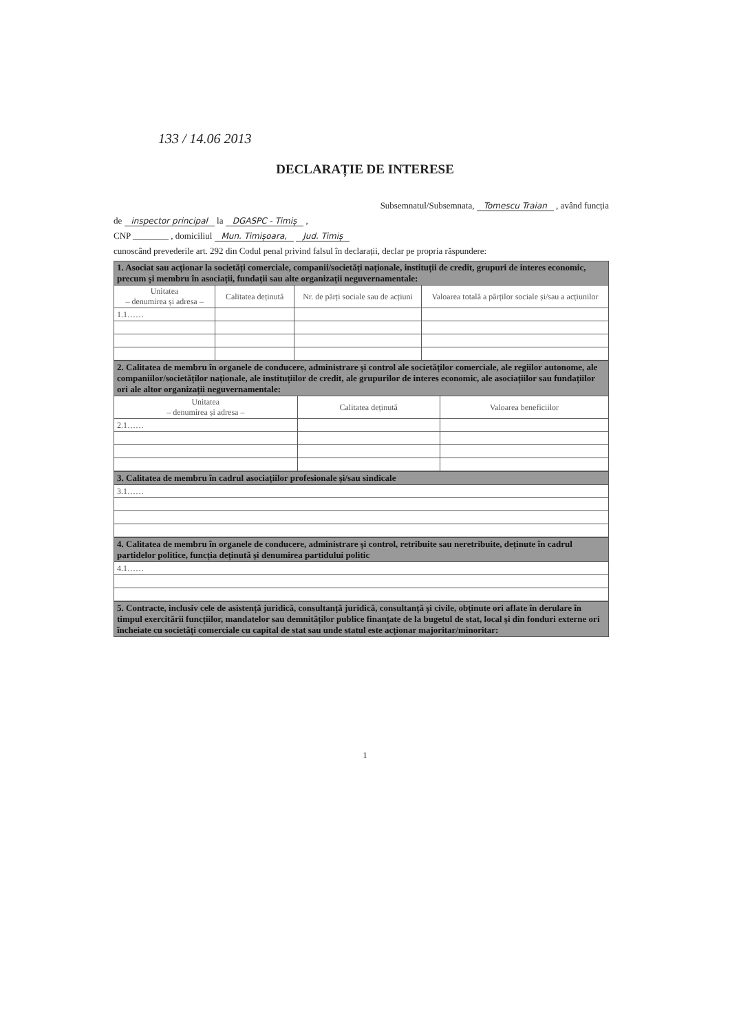133 / 14.06 2013
DECLARAȚIE DE INTERESE
Subsemnatul/Subsemnata, Tomescu Traian , având funcția
de inspector principal la DGASPC - Timiș ,
CNP ________ , domiciliul Mun. Timișoara, Jud. Timiș
cunoscând prevederile art. 292 din Codul penal privind falsul în declarații, declar pe propria răspundere:
| 1. Asociat sau acționar la societăți comerciale, companii/societăți naționale, instituții de credit, grupuri de interes economic, precum și membru în asociații, fundații sau alte organizații neguvernamentale: | | | |
| --- | --- | --- | --- |
| Unitatea – denumirea și adresa – | Calitatea deținută | Nr. de părți sociale sau de acțiuni | Valoarea totală a părților sociale și/sau a acțiunilor |
| 1.1…… | | | |
| 2. Calitatea de membru în organele de conducere, administrare și control ale societăților comerciale, ale regiilor autonome, ale companiilor/societăților naționale, ale instituțiilor de credit, ale grupurilor de interes economic, ale asociațiilor sau fundațiilor ori ale altor organizații neguvernamentale: | | |
| --- | --- | --- |
| Unitatea – denumirea și adresa – | Calitatea deținută | Valoarea beneficiilor |
| 2.1…… | | |
| 3. Calitatea de membru în cadrul asociațiilor profesionale și/sau sindicale |
| --- |
| 3.1…… |
| 4. Calitatea de membru în organele de conducere, administrare și control, retribuite sau neretribuite, deținute în cadrul partidelor politice, funcția deținută și denumirea partidului politic |
| --- |
| 4.1…… |
| 5. Contracte, inclusiv cele de asistență juridică, consultanță juridică, consultanță și civile, obținute ori aflate în derulare în timpul exercitării funcțiilor, mandatelor sau demnităților publice finanțate de la bugetul de stat, local și din fonduri externe ori încheiate cu societăți comerciale cu capital de stat sau unde statul este acționar majoritar/minoritar: |
| --- |
1